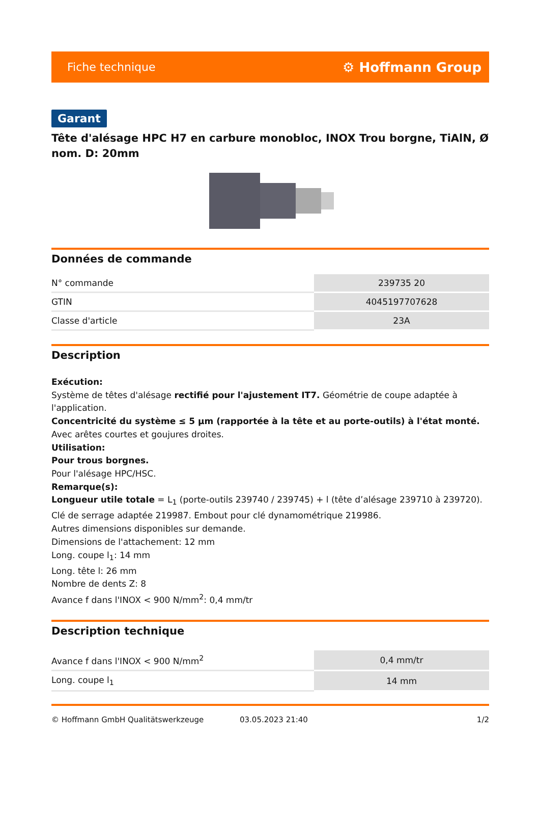Fiche technique ⚙ Hoffmann Group
Garant
Tête d'alésage HPC H7 en carbure monobloc, INOX Trou borgne, TiAlN, Ø nom. D: 20mm
Données de commande
| N° commande | 239735 20 |
| GTIN | 4045197707628 |
| Classe d'article | 23A |
Description
Exécution:
Système de têtes d'alésage rectifié pour l'ajustement IT7. Géométrie de coupe adaptée à l'application.
Concentricité du système ≤ 5 µm (rapportée à la tête et au porte-outils) à l'état monté.
Avec arêtes courtes et goujures droites.
Utilisation:
Pour trous borgnes.
Pour l'alésage HPC/HSC.
Remarque(s):
Longueur utile totale = L<sub>1</sub> (porte-outils 239740 / 239745) + l (tête d’alésage 239710 à 239720).
Clé de serrage adaptée 219987. Embout pour clé dynamométrique 219986.
Autres dimensions disponibles sur demande.
Dimensions de l'attachement: 12 mm
Long. coupe l<sub>1</sub>: 14 mm
Long. tête l: 26 mm
Nombre de dents Z: 8
Avance f dans l'INOX < 900 N/mm<sup>2</sup>: 0,4 mm/tr
Description technique
| Avance f dans l'INOX < 900 N/mm<sup>2</sup> | 0,4 mm/tr |
| Long. coupe l<sub>1</sub> | 14 mm |
© Hoffmann GmbH Qualitätswerkzeuge 03.05.2023 21:40 1/2